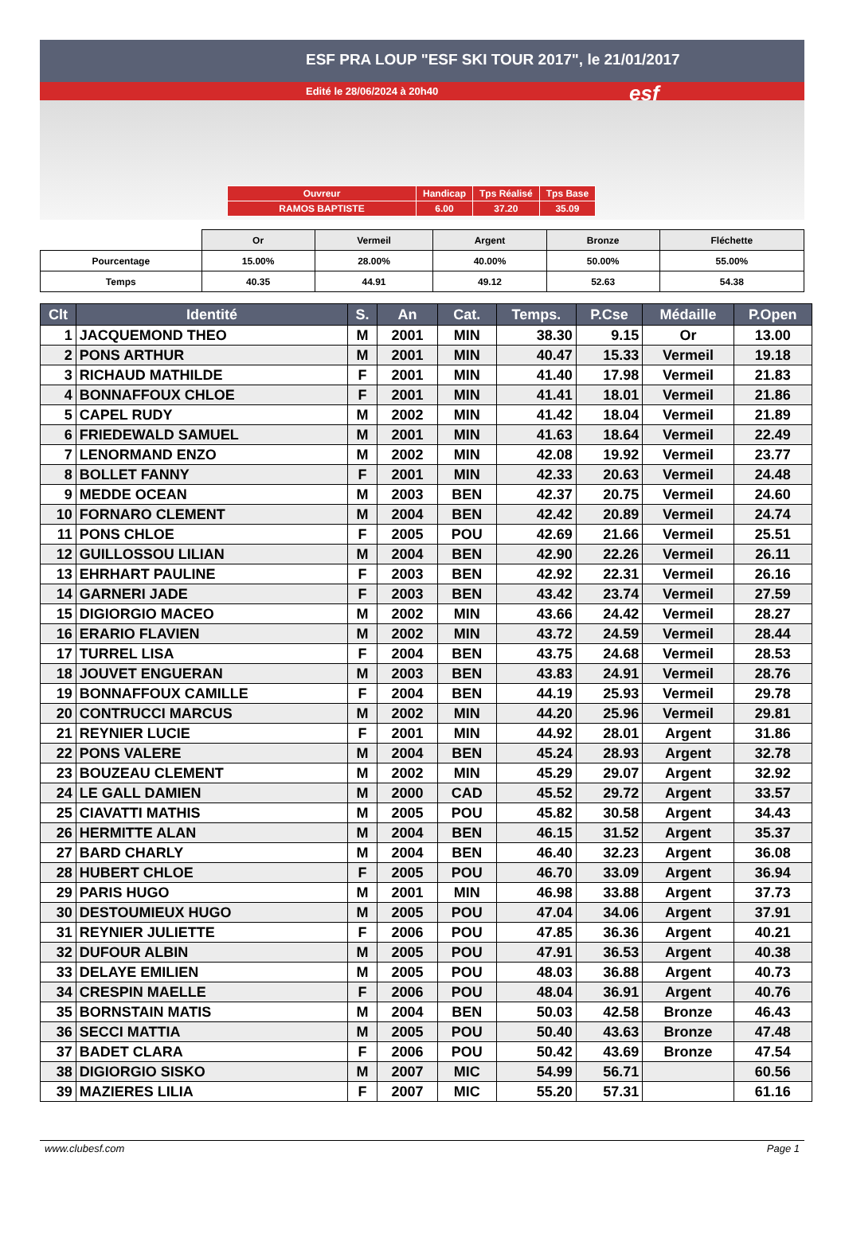ESF PRA LOUP "ESF SKI TOUR 2017", le 21/01/2017
Edité le 28/06/2024 à 20h40 esf
| Ouvreur | Handicap | Tps Réalisé | Tps Base |
| RAMOS BAPTISTE | 6.00 | 37.20 | 35.09 |
| | Or | Vermeil | Argent | Bronze | Fléchette |
| Pourcentage | 15.00% | 28.00% | 40.00% | 50.00% | 55.00% |
| Temps | 40.35 | 44.91 | 49.12 | 52.63 | 54.38 |
| Clt | Identité | S. | An | Cat. | Temps. | P.Cse | Médaille | P.Open |
| --- | --- | --- | --- | --- | --- | --- | --- | --- |
| 1 | JACQUEMOND THEO | M | 2001 | MIN | 38.30 | 9.15 | Or | 13.00 |
| 2 | PONS ARTHUR | M | 2001 | MIN | 40.47 | 15.33 | Vermeil | 19.18 |
| 3 | RICHAUD MATHILDE | F | 2001 | MIN | 41.40 | 17.98 | Vermeil | 21.83 |
| 4 | BONNAFFOUX CHLOE | F | 2001 | MIN | 41.41 | 18.01 | Vermeil | 21.86 |
| 5 | CAPEL RUDY | M | 2002 | MIN | 41.42 | 18.04 | Vermeil | 21.89 |
| 6 | FRIEDEWALD SAMUEL | M | 2001 | MIN | 41.63 | 18.64 | Vermeil | 22.49 |
| 7 | LENORMAND ENZO | M | 2002 | MIN | 42.08 | 19.92 | Vermeil | 23.77 |
| 8 | BOLLET FANNY | F | 2001 | MIN | 42.33 | 20.63 | Vermeil | 24.48 |
| 9 | MEDDE OCEAN | M | 2003 | BEN | 42.37 | 20.75 | Vermeil | 24.60 |
| 10 | FORNARO CLEMENT | M | 2004 | BEN | 42.42 | 20.89 | Vermeil | 24.74 |
| 11 | PONS CHLOE | F | 2005 | POU | 42.69 | 21.66 | Vermeil | 25.51 |
| 12 | GUILLOSSOU LILIAN | M | 2004 | BEN | 42.90 | 22.26 | Vermeil | 26.11 |
| 13 | EHRHART PAULINE | F | 2003 | BEN | 42.92 | 22.31 | Vermeil | 26.16 |
| 14 | GARNERI JADE | F | 2003 | BEN | 43.42 | 23.74 | Vermeil | 27.59 |
| 15 | DIGIORGIO MACEO | M | 2002 | MIN | 43.66 | 24.42 | Vermeil | 28.27 |
| 16 | ERARIO FLAVIEN | M | 2002 | MIN | 43.72 | 24.59 | Vermeil | 28.44 |
| 17 | TURREL LISA | F | 2004 | BEN | 43.75 | 24.68 | Vermeil | 28.53 |
| 18 | JOUVET ENGUERAN | M | 2003 | BEN | 43.83 | 24.91 | Vermeil | 28.76 |
| 19 | BONNAFFOUX CAMILLE | F | 2004 | BEN | 44.19 | 25.93 | Vermeil | 29.78 |
| 20 | CONTRUCCI MARCUS | M | 2002 | MIN | 44.20 | 25.96 | Vermeil | 29.81 |
| 21 | REYNIER LUCIE | F | 2001 | MIN | 44.92 | 28.01 | Argent | 31.86 |
| 22 | PONS VALERE | M | 2004 | BEN | 45.24 | 28.93 | Argent | 32.78 |
| 23 | BOUZEAU CLEMENT | M | 2002 | MIN | 45.29 | 29.07 | Argent | 32.92 |
| 24 | LE GALL DAMIEN | M | 2000 | CAD | 45.52 | 29.72 | Argent | 33.57 |
| 25 | CIAVATTI MATHIS | M | 2005 | POU | 45.82 | 30.58 | Argent | 34.43 |
| 26 | HERMITTE ALAN | M | 2004 | BEN | 46.15 | 31.52 | Argent | 35.37 |
| 27 | BARD CHARLY | M | 2004 | BEN | 46.40 | 32.23 | Argent | 36.08 |
| 28 | HUBERT CHLOE | F | 2005 | POU | 46.70 | 33.09 | Argent | 36.94 |
| 29 | PARIS HUGO | M | 2001 | MIN | 46.98 | 33.88 | Argent | 37.73 |
| 30 | DESTOUMIEUX HUGO | M | 2005 | POU | 47.04 | 34.06 | Argent | 37.91 |
| 31 | REYNIER JULIETTE | F | 2006 | POU | 47.85 | 36.36 | Argent | 40.21 |
| 32 | DUFOUR ALBIN | M | 2005 | POU | 47.91 | 36.53 | Argent | 40.38 |
| 33 | DELAYE EMILIEN | M | 2005 | POU | 48.03 | 36.88 | Argent | 40.73 |
| 34 | CRESPIN MAELLE | F | 2006 | POU | 48.04 | 36.91 | Argent | 40.76 |
| 35 | BORNSTAIN MATIS | M | 2004 | BEN | 50.03 | 42.58 | Bronze | 46.43 |
| 36 | SECCI MATTIA | M | 2005 | POU | 50.40 | 43.63 | Bronze | 47.48 |
| 37 | BADET CLARA | F | 2006 | POU | 50.42 | 43.69 | Bronze | 47.54 |
| 38 | DIGIORGIO SISKO | M | 2007 | MIC | 54.99 | 56.71 | | 60.56 |
| 39 | MAZIERES LILIA | F | 2007 | MIC | 55.20 | 57.31 | | 61.16 |
www.clubesf.com Page 1